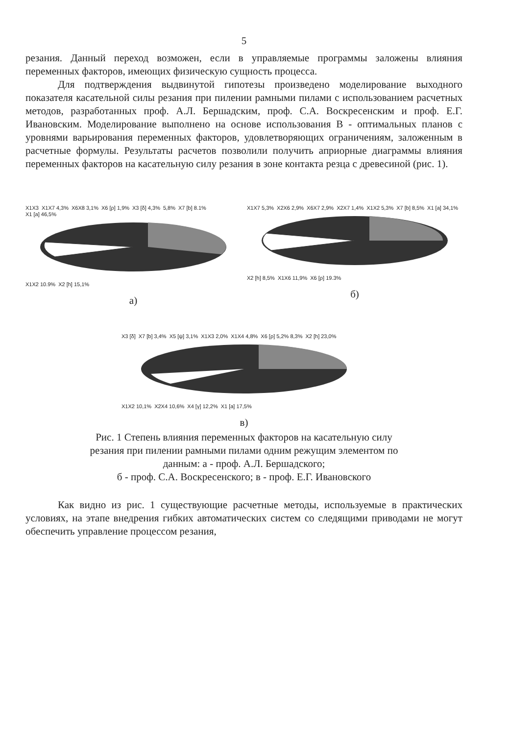5
резания. Данный переход возможен, если в управляемые программы заложены влияния переменных факторов, имеющих физическую сущность процесса.
Для подтверждения выдвинутой гипотезы произведено моделирование выходного показателя касательной силы резания при пилении рамными пилами с использованием расчетных методов, разработанных проф. А.Л. Бершадским, проф. С.А. Воскресенским и проф. Е.Г. Ивановским. Моделирование выполнено на основе использования В - оптимальных планов с уровнями варьирования переменных факторов, удовлетворяющих ограничениям, заложенным в расчетные формулы. Результаты расчетов позволили получить априорные диаграммы влияния переменных факторов на касательную силу резания в зоне контакта резца с древесиной (рис. 1).
X1X3 X1X7 4,3% X6X8 3,1% X6 [ρ] 1,9% X3 [δ] 4,3% 5,8% X7 [b] 8.1% X1 [a] 46,5%
X1X2 10.9% X2 [h] 15,1%
а)
X1X7 5,3% X2X6 2,9% X6X7 2,9% X2X7 1,4% X1X2 5,3% X7 [b] 8,5% X1 [a] 34,1%
X2 [h] 8,5% X1X6 11,9% X6 [ρ] 19.3%
б)
X3 [δ] X7 [b] 3,4% X5 [ψ] 3,1% X1X3 2,0% X1X4 4,8% X6 [ρ] 5,2% 8,3% X2 [h] 23,0%
X1X2 10,1% X2X4 10,6% X4 [γ] 12,2% X1 [a] 17,5%
в)
Рис. 1 Степень влияния переменных факторов на касательную силу
резания при пилении рамными пилами одним режущим элементом по
данным: а - проф. А.Л. Бершадского;
б - проф. С.А. Воскресенского; в - проф. Е.Г. Ивановского
Как видно из рис. 1 существующие расчетные методы, используемые в практических условиях, на этапе внедрения гибких автоматических систем со следящими приводами не могут обеспечить управление процессом резания,